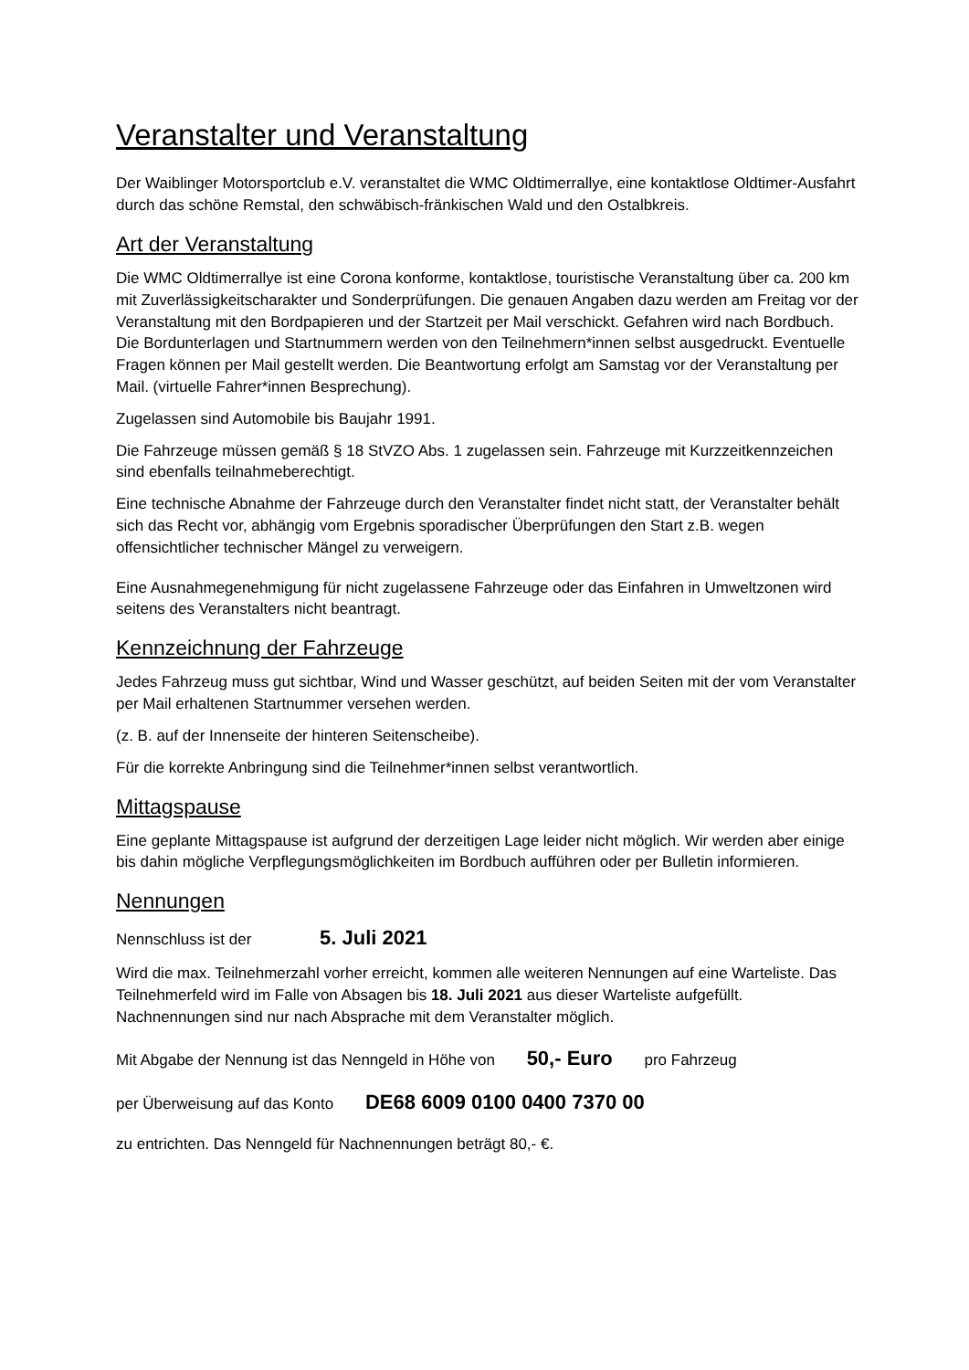Veranstalter und Veranstaltung
Der Waiblinger Motorsportclub e.V. veranstaltet die WMC Oldtimerrallye, eine kontaktlose Oldtimer-Ausfahrt durch das schöne Remstal, den schwäbisch-fränkischen Wald und den Ostalbkreis.
Art der Veranstaltung
Die WMC Oldtimerrallye ist eine Corona konforme, kontaktlose, touristische Veranstaltung über ca. 200 km mit Zuverlässigkeitscharakter und Sonderprüfungen. Die genauen Angaben dazu werden am Freitag vor der Veranstaltung mit den Bordpapieren und der Startzeit per Mail verschickt. Gefahren wird nach Bordbuch. Die Bordunterlagen und Startnummern werden von den Teilnehmern*innen selbst ausgedruckt. Eventuelle Fragen können per Mail gestellt werden. Die Beantwortung erfolgt am Samstag vor der Veranstaltung per Mail. (virtuelle Fahrer*innen Besprechung).
Zugelassen sind Automobile bis Baujahr 1991.
Die Fahrzeuge müssen gemäß § 18 StVZO Abs. 1 zugelassen sein. Fahrzeuge mit Kurzzeitkennzeichen sind ebenfalls teilnahmeberechtigt.
Eine technische Abnahme der Fahrzeuge durch den Veranstalter findet nicht statt, der Veranstalter behält sich das Recht vor, abhängig vom Ergebnis sporadischer Überprüfungen den Start z.B. wegen offensichtlicher technischer Mängel zu verweigern.
Eine Ausnahmegenehmigung für nicht zugelassene Fahrzeuge oder das Einfahren in Umweltzonen wird seitens des Veranstalters nicht beantragt.
Kennzeichnung der Fahrzeuge
Jedes Fahrzeug muss gut sichtbar, Wind und Wasser geschützt, auf beiden Seiten mit der vom Veranstalter per Mail erhaltenen Startnummer versehen werden.
(z. B. auf der Innenseite der hinteren Seitenscheibe).
Für die korrekte Anbringung sind die Teilnehmer*innen selbst verantwortlich.
Mittagspause
Eine geplante Mittagspause ist aufgrund der derzeitigen Lage leider nicht möglich. Wir werden aber einige bis dahin mögliche Verpflegungsmöglichkeiten im Bordbuch aufführen oder per Bulletin informieren.
Nennungen
Nennschluss ist der 5. Juli 2021
Wird die max. Teilnehmerzahl vorher erreicht, kommen alle weiteren Nennungen auf eine Warteliste. Das Teilnehmerfeld wird im Falle von Absagen bis 18. Juli 2021 aus dieser Warteliste aufgefüllt. Nachnennungen sind nur nach Absprache mit dem Veranstalter möglich.
Mit Abgabe der Nennung ist das Nenngeld in Höhe von 50,- Euro pro Fahrzeug
per Überweisung auf das Konto DE68 6009 0100 0400 7370 00
zu entrichten. Das Nenngeld für Nachnennungen beträgt 80,- €.